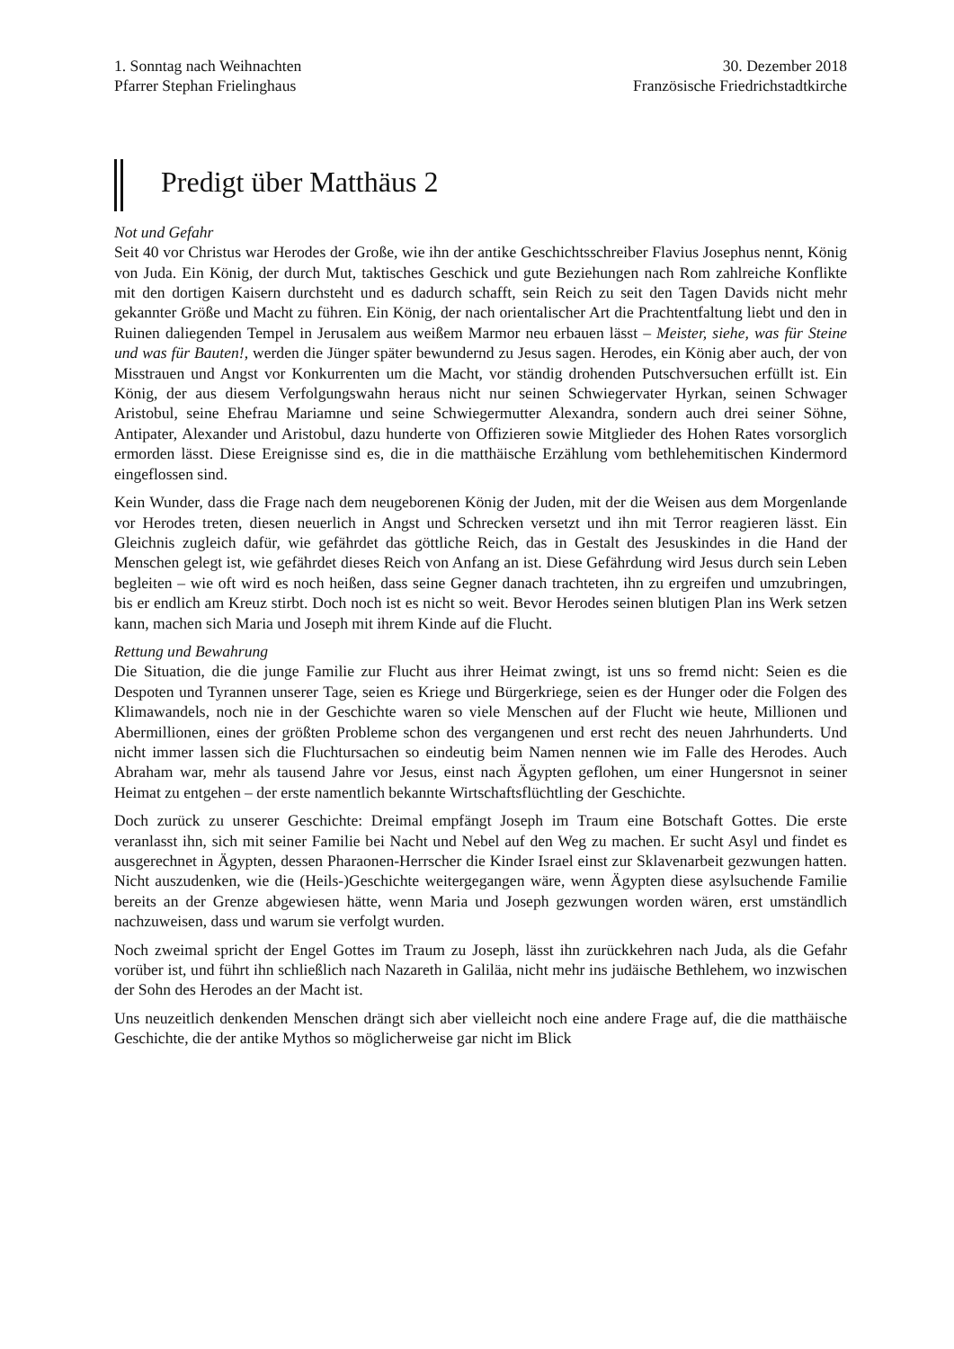1. Sonntag nach Weihnachten
Pfarrer Stephan Frielinghaus
30. Dezember 2018
Französische Friedrichstadtkirche
Predigt über Matthäus 2
Not und Gefahr
Seit 40 vor Christus war Herodes der Große, wie ihn der antike Geschichtsschreiber Flavius Josephus nennt, König von Juda. Ein König, der durch Mut, taktisches Geschick und gute Beziehungen nach Rom zahlreiche Konflikte mit den dortigen Kaisern durchsteht und es dadurch schafft, sein Reich zu seit den Tagen Davids nicht mehr gekannter Größe und Macht zu führen. Ein König, der nach orientalischer Art die Prachtentfaltung liebt und den in Ruinen daliegenden Tempel in Jerusalem aus weißem Marmor neu erbauen lässt – Meister, siehe, was für Steine und was für Bauten!, werden die Jünger später bewundernd zu Jesus sagen. Herodes, ein König aber auch, der von Misstrauen und Angst vor Konkurrenten um die Macht, vor ständig drohenden Putschversuchen erfüllt ist. Ein König, der aus diesem Verfolgungswahn heraus nicht nur seinen Schwiegervater Hyrkan, seinen Schwager Aristobul, seine Ehefrau Mariamne und seine Schwiegermutter Alexandra, sondern auch drei seiner Söhne, Antipater, Alexander und Aristobul, dazu hunderte von Offizieren sowie Mitglieder des Hohen Rates vorsorglich ermorden lässt. Diese Ereignisse sind es, die in die matthäische Erzählung vom bethlehemitischen Kindermord eingeflossen sind.
Kein Wunder, dass die Frage nach dem neugeborenen König der Juden, mit der die Weisen aus dem Morgenlande vor Herodes treten, diesen neuerlich in Angst und Schrecken versetzt und ihn mit Terror reagieren lässt. Ein Gleichnis zugleich dafür, wie gefährdet das göttliche Reich, das in Gestalt des Jesuskindes in die Hand der Menschen gelegt ist, wie gefährdet dieses Reich von Anfang an ist. Diese Gefährdung wird Jesus durch sein Leben begleiten – wie oft wird es noch heißen, dass seine Gegner danach trachteten, ihn zu ergreifen und umzubringen, bis er endlich am Kreuz stirbt. Doch noch ist es nicht so weit. Bevor Herodes seinen blutigen Plan ins Werk setzen kann, machen sich Maria und Joseph mit ihrem Kinde auf die Flucht.
Rettung und Bewahrung
Die Situation, die die junge Familie zur Flucht aus ihrer Heimat zwingt, ist uns so fremd nicht: Seien es die Despoten und Tyrannen unserer Tage, seien es Kriege und Bürgerkriege, seien es der Hunger oder die Folgen des Klimawandels, noch nie in der Geschichte waren so viele Menschen auf der Flucht wie heute, Millionen und Abermillionen, eines der größten Probleme schon des vergangenen und erst recht des neuen Jahrhunderts. Und nicht immer lassen sich die Fluchtursachen so eindeutig beim Namen nennen wie im Falle des Herodes. Auch Abraham war, mehr als tausend Jahre vor Jesus, einst nach Ägypten geflohen, um einer Hungersnot in seiner Heimat zu entgehen – der erste namentlich bekannte Wirtschaftsflüchtling der Geschichte.
Doch zurück zu unserer Geschichte: Dreimal empfängt Joseph im Traum eine Botschaft Gottes. Die erste veranlasst ihn, sich mit seiner Familie bei Nacht und Nebel auf den Weg zu machen. Er sucht Asyl und findet es ausgerechnet in Ägypten, dessen Pharaonen-Herrscher die Kinder Israel einst zur Sklavenarbeit gezwungen hatten. Nicht auszudenken, wie die (Heils-)Geschichte weitergegangen wäre, wenn Ägypten diese asylsuchende Familie bereits an der Grenze abgewiesen hätte, wenn Maria und Joseph gezwungen worden wären, erst umständlich nachzuweisen, dass und warum sie verfolgt wurden.
Noch zweimal spricht der Engel Gottes im Traum zu Joseph, lässt ihn zurückkehren nach Juda, als die Gefahr vorüber ist, und führt ihn schließlich nach Nazareth in Galiläa, nicht mehr ins judäische Bethlehem, wo inzwischen der Sohn des Herodes an der Macht ist.
Uns neuzeitlich denkenden Menschen drängt sich aber vielleicht noch eine andere Frage auf, die die matthäische Geschichte, die der antike Mythos so möglicherweise gar nicht im Blick